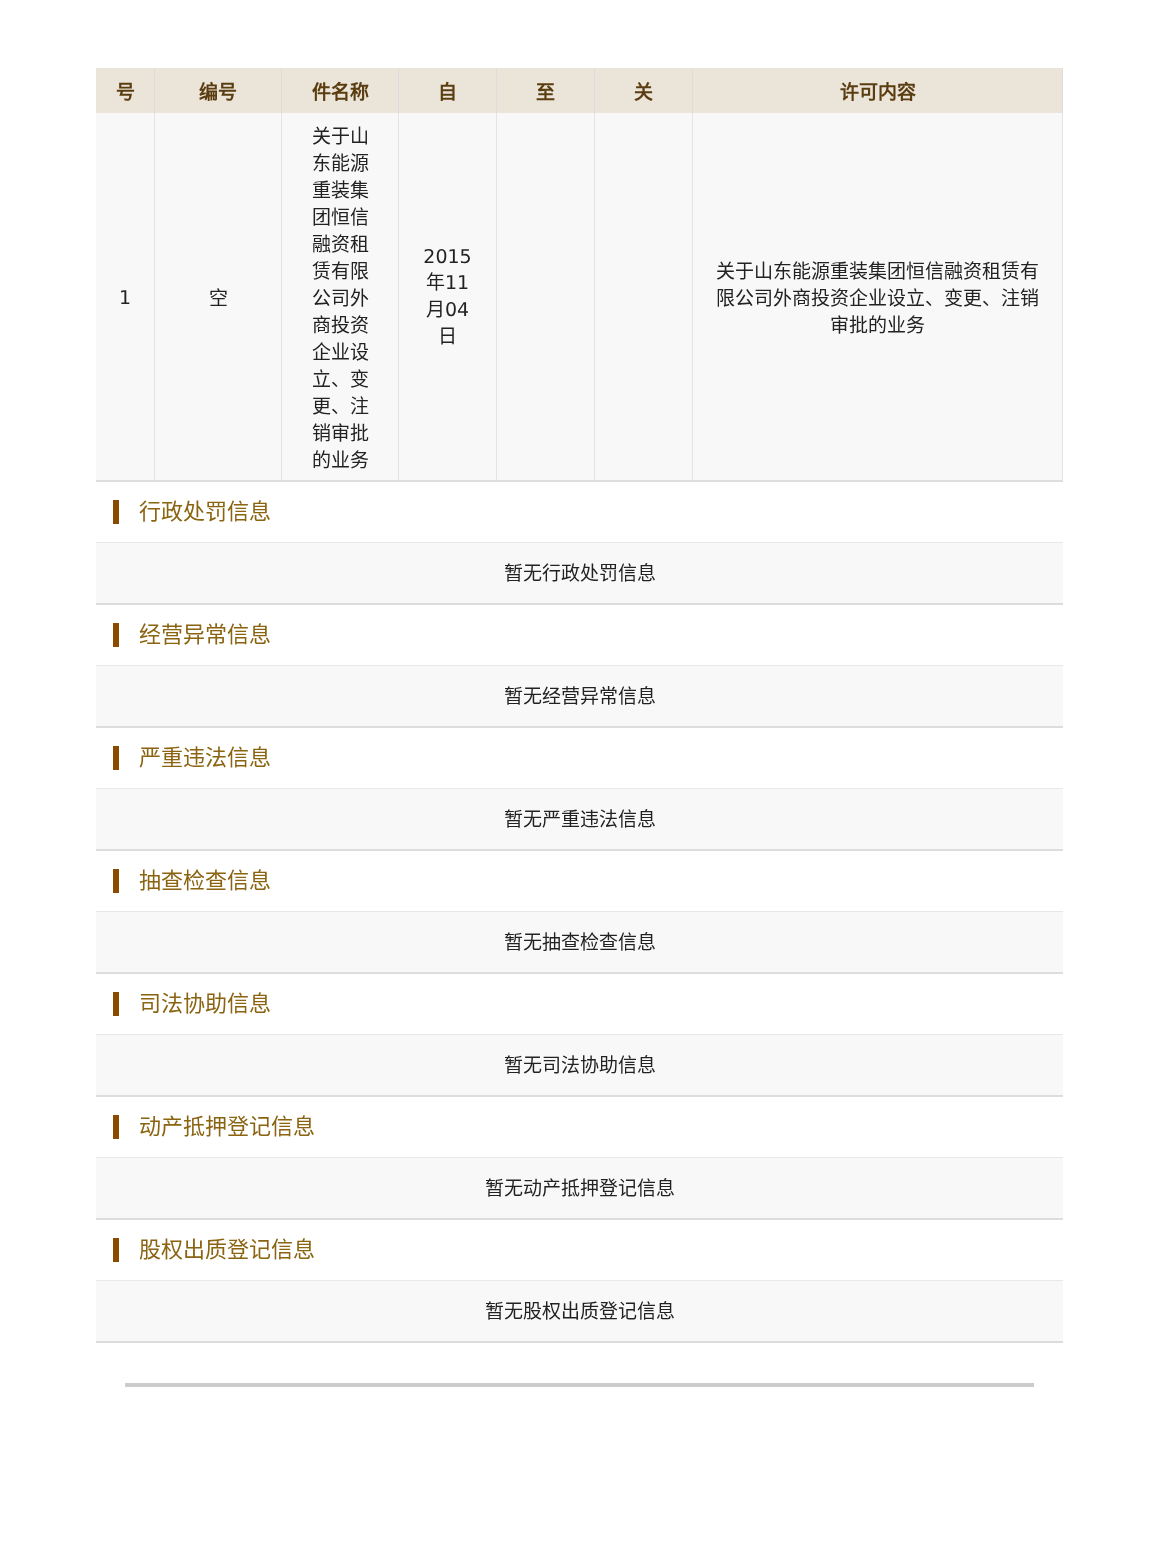| 号 | 编号 | 件名称 | 自 | 至 | 关 | 许可内容 |
| --- | --- | --- | --- | --- | --- | --- |
| 1 | 空 | 关于山东能源重装集团恒信融资租赁有限公司外商投资企业设立、变更、注销审批的业务 | 2015年11月04日 | | | 关于山东能源重装集团恒信融资租赁有限公司外商投资企业设立、变更、注销审批的业务 |
行政处罚信息
暂无行政处罚信息
经营异常信息
暂无经营异常信息
严重违法信息
暂无严重违法信息
抽查检查信息
暂无抽查检查信息
司法协助信息
暂无司法协助信息
动产抵押登记信息
暂无动产抵押登记信息
股权出质登记信息
暂无股权出质登记信息